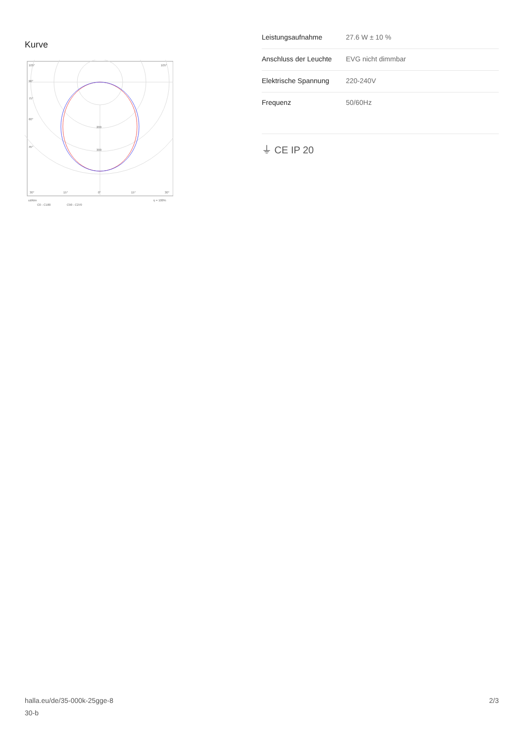Kurve
105°
105°
90°
75°
60°
45°
200
300
30°
15°
0°
15°
30°
cd/klm
η = 100%
C0 - C180
C90 - C270
| Leistungsaufnahme | 27.6 W ± 10 % |
| Anschluss der Leuchte | EVG nicht dimmbar |
| Elektrische Spannung | 220-240V |
| Frequenz | 50/60Hz |
⏚ CE IP 20
halla.eu/de/35-000k-25gge-8
30-b
2/3